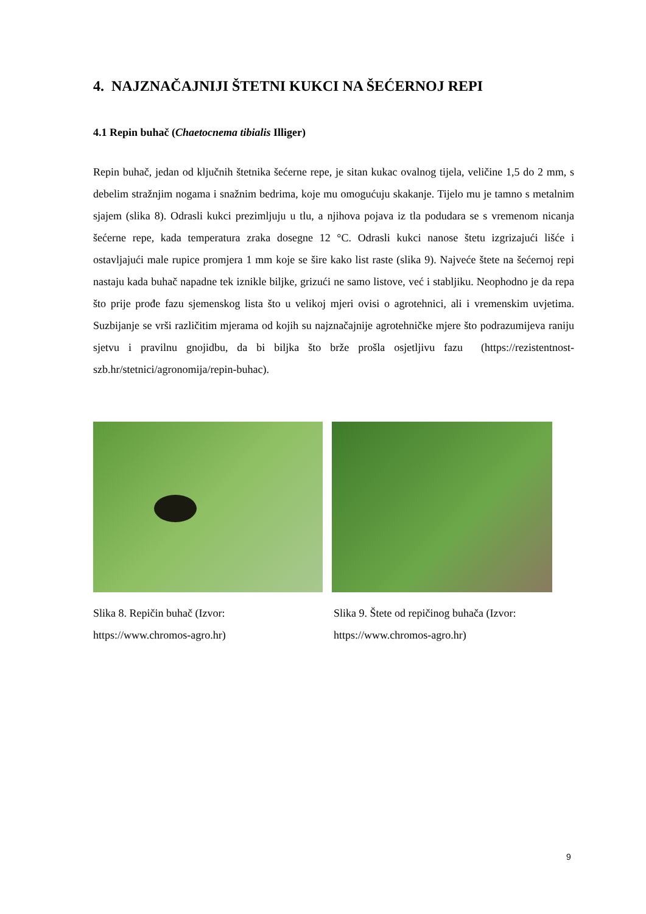4. NAJZNAČAJNIJI ŠTETNI KUKCI NA ŠEĆERNOJ REPI
4.1 Repin buhač (Chaetocnema tibialis Illiger)
Repin buhač, jedan od ključnih štetnika šećerne repe, je sitan kukac ovalnog tijela, veličine 1,5 do 2 mm, s debelim stražnjim nogama i snažnim bedrima, koje mu omogućuju skakanje. Tijelo mu je tamno s metalnim sjajem (slika 8). Odrasli kukci prezimljuju u tlu, a njihova pojava iz tla podudara se s vremenom nicanja šećerne repe, kada temperatura zraka dosegne 12 °C. Odrasli kukci nanose štetu izgrizajući lišće i ostavljajući male rupice promjera 1 mm koje se šire kako list raste (slika 9). Najveće štete na šećernoj repi nastaju kada buhač napadne tek iznikle biljke, grizući ne samo listove, već i stabljiku. Neophodno je da repa što prije prođe fazu sjemenskog lista što u velikoj mjeri ovisi o agrotehnici, ali i vremenskim uvjetima. Suzbijanje se vrši različitim mjerama od kojih su najznačajnije agrotehničke mjere što podrazumijeva raniju sjetvu i pravilnu gnojidbu, da bi biljka što brže prošla osjetljivu fazu (https://rezistentnost-szb.hr/stetnici/agronomija/repin-buhac).
Slika 8. Repičin buhač (Izvor:
https://www.chromos-agro.hr)
Slika 9. Štete od repičinog buhača (Izvor:
https://www.chromos-agro.hr)
9